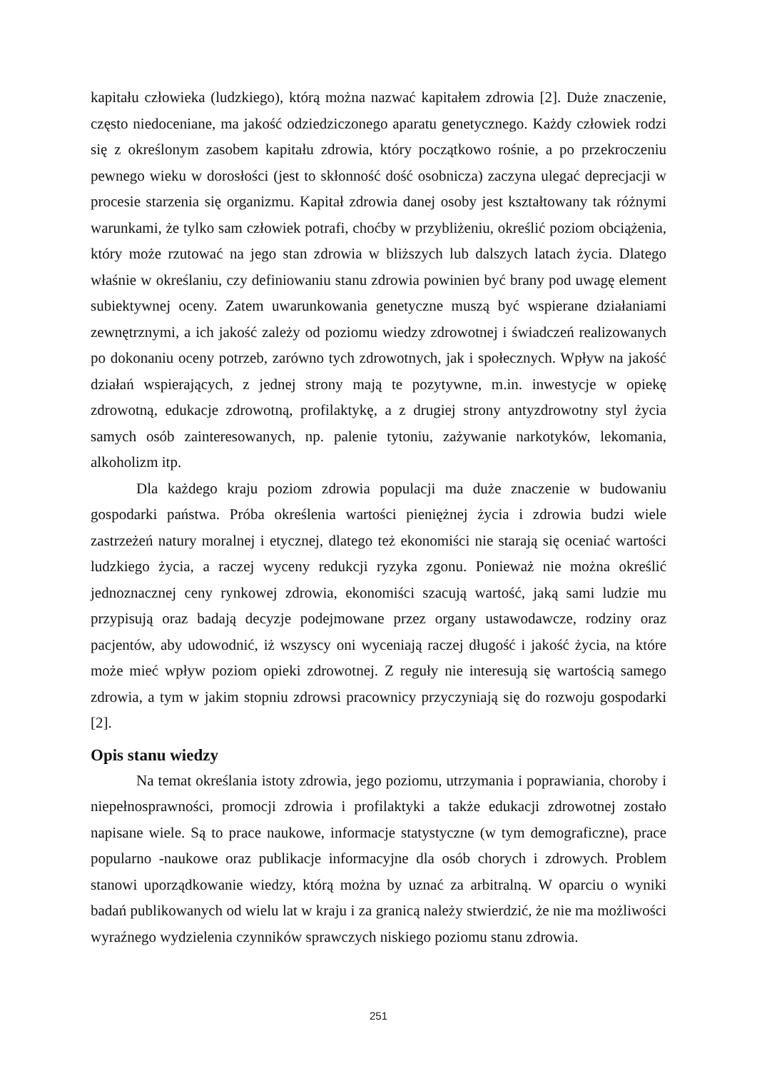kapitału człowieka (ludzkiego), którą można nazwać kapitałem zdrowia [2]. Duże znaczenie, często niedoceniane, ma jakość odziedziczonego aparatu genetycznego. Każdy człowiek rodzi się z określonym zasobem kapitału zdrowia, który początkowo rośnie, a po przekroczeniu pewnego wieku w dorosłości (jest to skłonność dość osobnicza) zaczyna ulegać deprecjacji w procesie starzenia się organizmu. Kapitał zdrowia danej osoby jest kształtowany tak różnymi warunkami, że tylko sam człowiek potrafi, choćby w przybliżeniu, określić poziom obciążenia, który może rzutować na jego stan zdrowia w bliższych lub dalszych latach życia. Dlatego właśnie w określaniu, czy definiowaniu stanu zdrowia powinien być brany pod uwagę element subiektywnej oceny. Zatem uwarunkowania genetyczne muszą być wspierane działaniami zewnętrznymi, a ich jakość zależy od poziomu wiedzy zdrowotnej i świadczeń realizowanych po dokonaniu oceny potrzeb, zarówno tych zdrowotnych, jak i społecznych. Wpływ na jakość działań wspierających, z jednej strony mają te pozytywne, m.in. inwestycje w opiekę zdrowotną, edukacje zdrowotną, profilaktykę, a z drugiej strony antyzdrowotny styl życia samych osób zainteresowanych, np. palenie tytoniu, zażywanie narkotyków, lekomania, alkoholizm itp.
Dla każdego kraju poziom zdrowia populacji ma duże znaczenie w budowaniu gospodarki państwa. Próba określenia wartości pieniężnej życia i zdrowia budzi wiele zastrzeżeń natury moralnej i etycznej, dlatego też ekonomiści nie starają się oceniać wartości ludzkiego życia, a raczej wyceny redukcji ryzyka zgonu. Ponieważ nie można określić jednoznacznej ceny rynkowej zdrowia, ekonomiści szacują wartość, jaką sami ludzie mu przypisują oraz badają decyzje podejmowane przez organy ustawodawcze, rodziny oraz pacjentów, aby udowodnić, iż wszyscy oni wyceniają raczej długość i jakość życia, na które może mieć wpływ poziom opieki zdrowotnej. Z reguły nie interesują się wartością samego zdrowia, a tym w jakim stopniu zdrowsi pracownicy przyczyniają się do rozwoju gospodarki [2].
Opis stanu wiedzy
Na temat określania istoty zdrowia, jego poziomu, utrzymania i poprawiania, choroby i niepełnosprawności, promocji zdrowia i profilaktyki a także edukacji zdrowotnej zostało napisane wiele. Są to prace naukowe, informacje statystyczne (w tym demograficzne), prace popularno -naukowe oraz publikacje informacyjne dla osób chorych i zdrowych. Problem stanowi uporządkowanie wiedzy, którą można by uznać za arbitralną. W oparciu o wyniki badań publikowanych od wielu lat w kraju i za granicą należy stwierdzić, że nie ma możliwości wyraźnego wydzielenia czynników sprawczych niskiego poziomu stanu zdrowia.
251